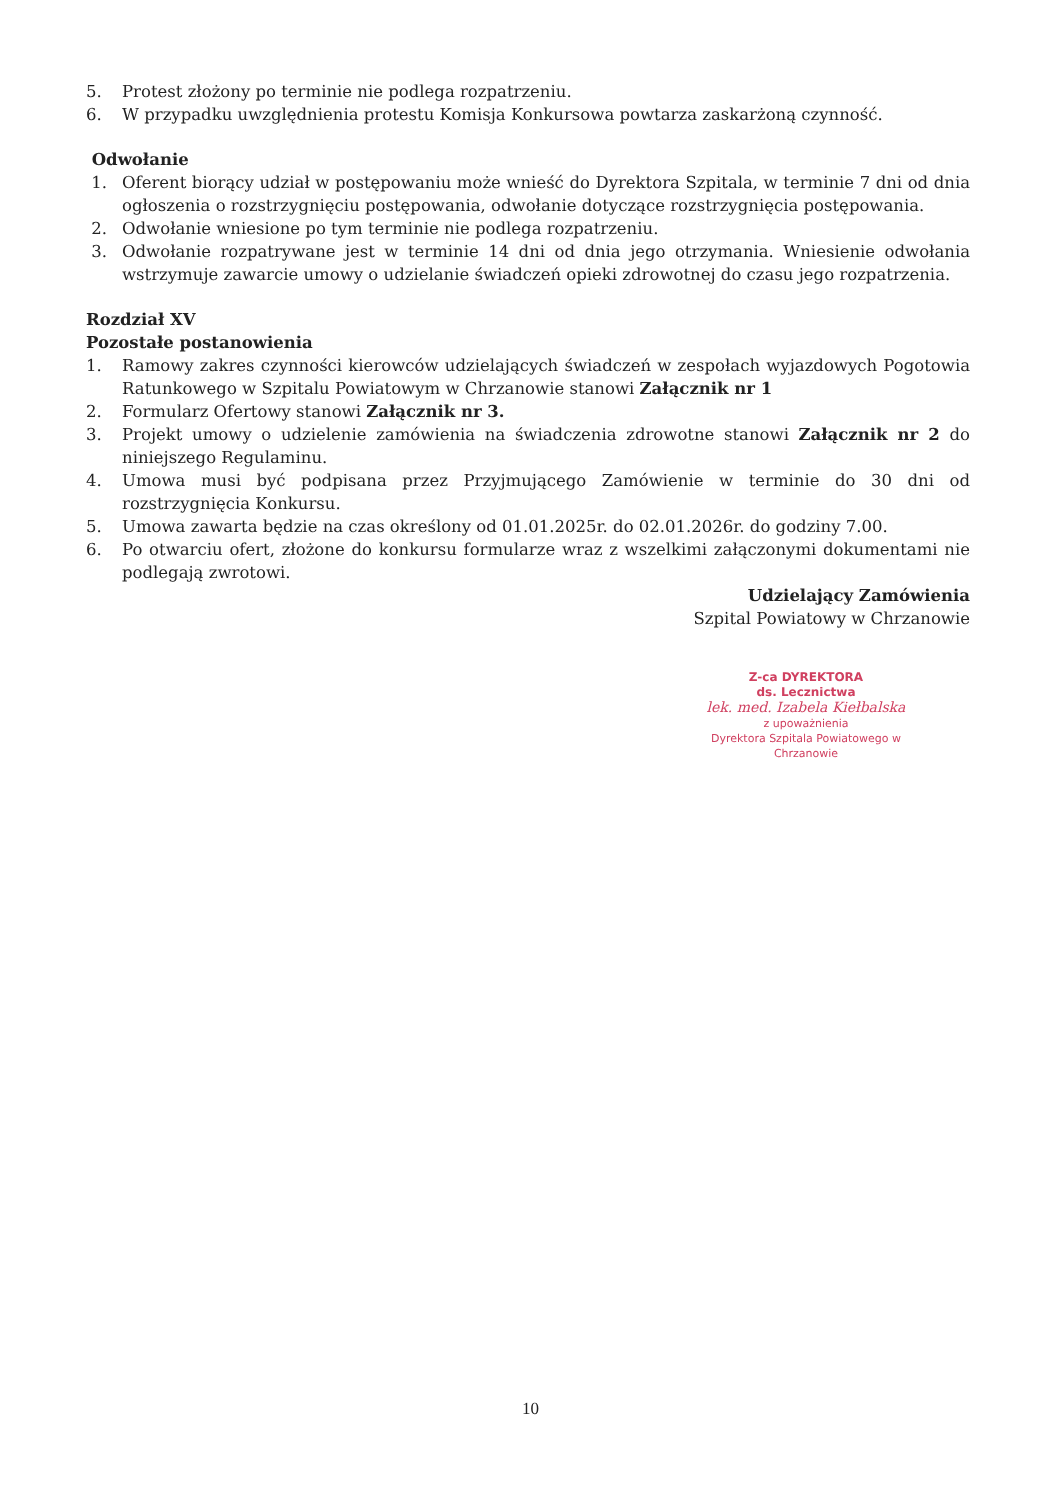5. Protest złożony po terminie nie podlega rozpatrzeniu.
6. W przypadku uwzględnienia protestu Komisja Konkursowa powtarza zaskarżoną czynność.
Odwołanie
1. Oferent biorący udział w postępowaniu może wnieść do Dyrektora Szpitala, w terminie 7 dni od dnia ogłoszenia o rozstrzygnięciu postępowania, odwołanie dotyczące rozstrzygnięcia postępowania.
2. Odwołanie wniesione po tym terminie nie podlega rozpatrzeniu.
3. Odwołanie rozpatrywane jest w terminie 14 dni od dnia jego otrzymania. Wniesienie odwołania wstrzymuje zawarcie umowy o udzielanie świadczeń opieki zdrowotnej do czasu jego rozpatrzenia.
Rozdział XV
Pozostałe postanowienia
1. Ramowy zakres czynności kierowców udzielających świadczeń w zespołach wyjazdowych Pogotowia Ratunkowego w Szpitalu Powiatowym w Chrzanowie stanowi Załącznik nr 1
2. Formularz Ofertowy stanowi Załącznik nr 3.
3. Projekt umowy o udzielenie zamówienia na świadczenia zdrowotne stanowi Załącznik nr 2 do niniejszego Regulaminu.
4. Umowa musi być podpisana przez Przyjmującego Zamówienie w terminie do 30 dni od rozstrzygnięcia Konkursu.
5. Umowa zawarta będzie na czas określony od 01.01.2025r. do 02.01.2026r. do godziny 7.00.
6. Po otwarciu ofert, złożone do konkursu formularze wraz z wszelkimi załączonymi dokumentami nie podlegają zwrotowi.
Udzielający Zamówienia
Szpital Powiatowy w Chrzanowie
Z-ca DYREKTORA
ds. Lecznictwa
lek. med. Izabela Kiełbalska
z upoważnienia
Dyrektora Szpitala Powiatowego w Chrzanowie
10